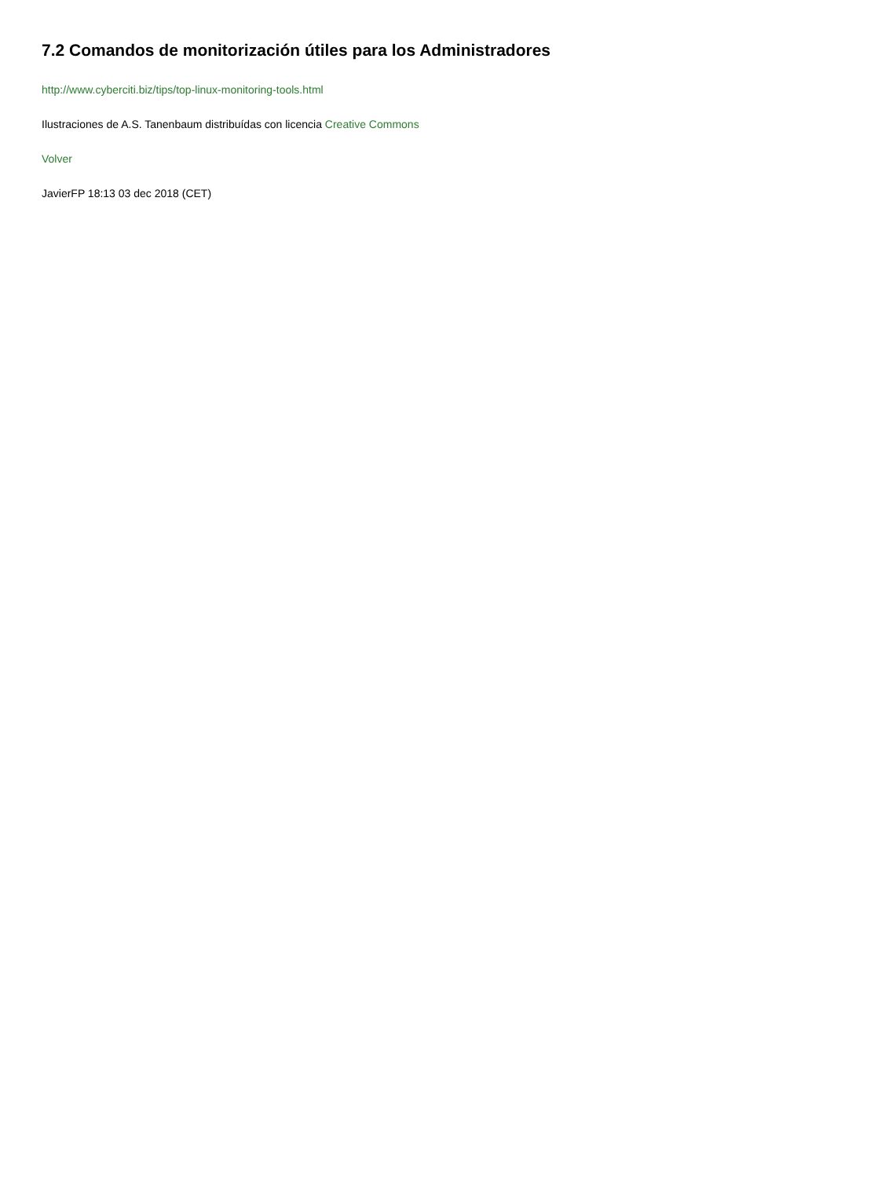7.2 Comandos de monitorización útiles para los Administradores
http://www.cyberciti.biz/tips/top-linux-monitoring-tools.html
Ilustraciones de A.S. Tanenbaum distribuídas con licencia Creative Commons
Volver
JavierFP 18:13 03 dec 2018 (CET)